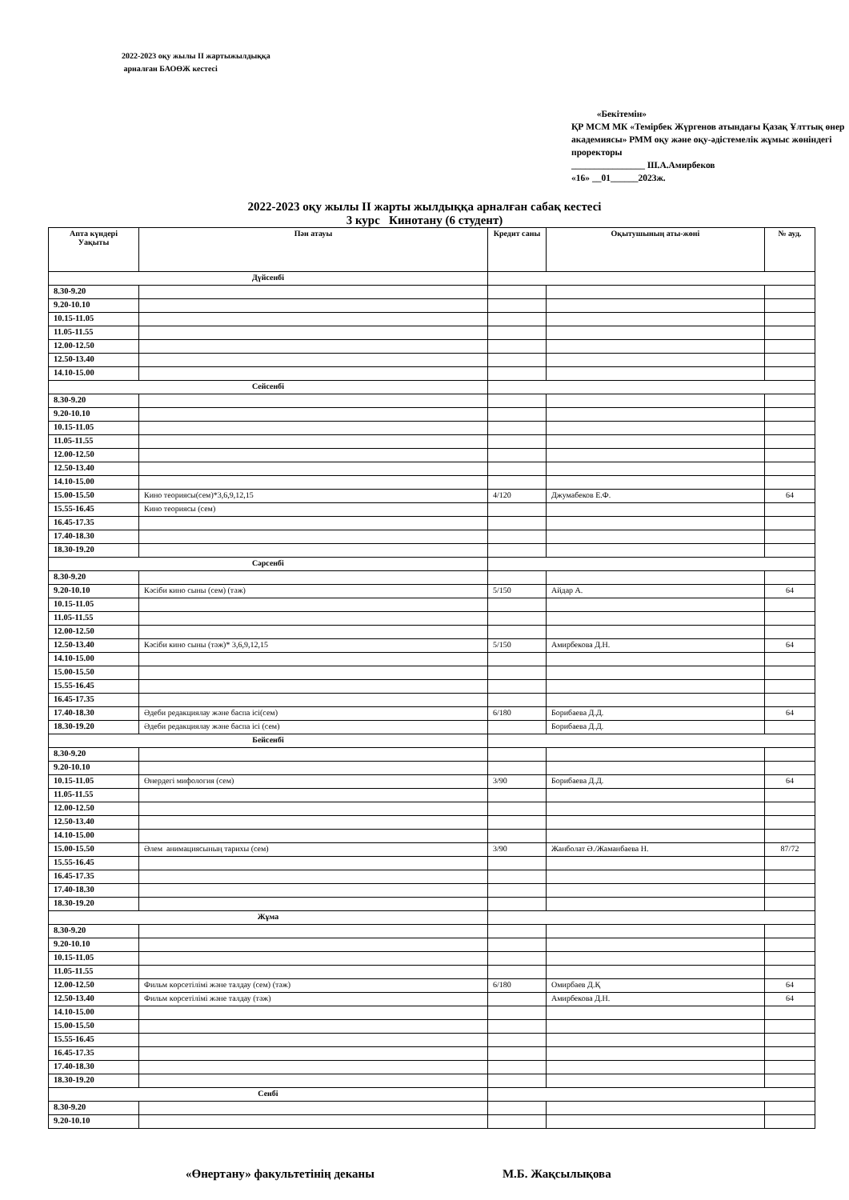2022-2023 оқу жылы ІІ жартыжылдыққа
арналған БАОӨЖ кестесі
«Бекітемін»
ҚР МСМ МК «Темірбек Жүргенов атындағы Қазақ Ұлттық өнер академиясы» РММ оқу және оқу-әдістемелік жұмыс жөніндегі проректоры
________________ Ш.А.Амирбеков
«16» __01______2023ж.
2022-2023 оқу жылы ІІ жарты жылдыққа арналған сабақ кестесі
3 курс Кинотану (6 студент)
| Апта күндері Уақыты | Пән атауы | Кредит саны | Оқытушының аты-жөні | № ауд. |
| --- | --- | --- | --- | --- |
| Дүйсенбі | | | | |
| 8.30-9.20 | | | | |
| 9.20-10.10 | | | | |
| 10.15-11.05 | | | | |
| 11.05-11.55 | | | | |
| 12.00-12.50 | | | | |
| 12.50-13.40 | | | | |
| 14.10-15.00 | | | | |
| Сейсенбі | | | | |
| 8.30-9.20 | | | | |
| 9.20-10.10 | | | | |
| 10.15-11.05 | | | | |
| 11.05-11.55 | | | | |
| 12.00-12.50 | | | | |
| 12.50-13.40 | | | | |
| 14.10-15.00 | | | | |
| 15.00-15.50 | Кино теориясы(сем)*3,6,9,12,15 | 4/120 | Джумабеков Е.Ф. | 64 |
| 15.55-16.45 | Кино теориясы (сем) | | | |
| 16.45-17.35 | | | | |
| 17.40-18.30 | | | | |
| 18.30-19.20 | | | | |
| Сәрсенбі | | | | |
| 8.30-9.20 | | | | |
| 9.20-10.10 | Кәсіби кино сыны (сем) (тәж) | 5/150 | Айдар А. | 64 |
| 10.15-11.05 | | | | |
| 11.05-11.55 | | | | |
| 12.00-12.50 | | | | |
| 12.50-13.40 | Кәсіби кино сыны (тәж)* 3,6,9,12,15 | 5/150 | Амирбекова Д.Н. | 64 |
| 14.10-15.00 | | | | |
| 15.00-15.50 | | | | |
| 15.55-16.45 | | | | |
| 16.45-17.35 | | | | |
| 17.40-18.30 | Әдеби редакциялау және баспа ісі(сем) | 6/180 | Борибаева Д.Д. | 64 |
| 18.30-19.20 | Әдеби редакциялау және баспа ісі (сем) | | Борибаева Д.Д. | |
| Бейсенбі | | | | |
| 8.30-9.20 | | | | |
| 9.20-10.10 | | | | |
| 10.15-11.05 | Өнердегі мифология (сем) | 3/90 | Борибаева Д.Д. | 64 |
| 11.05-11.55 | | | | |
| 12.00-12.50 | | | | |
| 12.50-13.40 | | | | |
| 14.10-15.00 | | | | |
| 15.00-15.50 | Әлем анимациясының тарихы (сем) | 3/90 | Жанболат Ә./Жаманбаева Н. | 87/72 |
| 15.55-16.45 | | | | |
| 16.45-17.35 | | | | |
| 17.40-18.30 | | | | |
| 18.30-19.20 | | | | |
| Жұма | | | | |
| 8.30-9.20 | | | | |
| 9.20-10.10 | | | | |
| 10.15-11.05 | | | | |
| 11.05-11.55 | | | | |
| 12.00-12.50 | Фильм көрсетілімі және талдау (сем) (тәж) | 6/180 | Омирбаев Д.Қ | 64 |
| 12.50-13.40 | Фильм көрсетілімі және талдау (тәж) | | Амирбекова Д.Н. | 64 |
| 14.10-15.00 | | | | |
| 15.00-15.50 | | | | |
| 15.55-16.45 | | | | |
| 16.45-17.35 | | | | |
| 17.40-18.30 | | | | |
| 18.30-19.20 | | | | |
| Сенбі | | | | |
| 8.30-9.20 | | | | |
| 9.20-10.10 | | | | |
«Өнертану» факультетінің деканы М.Б. Жақсылықова